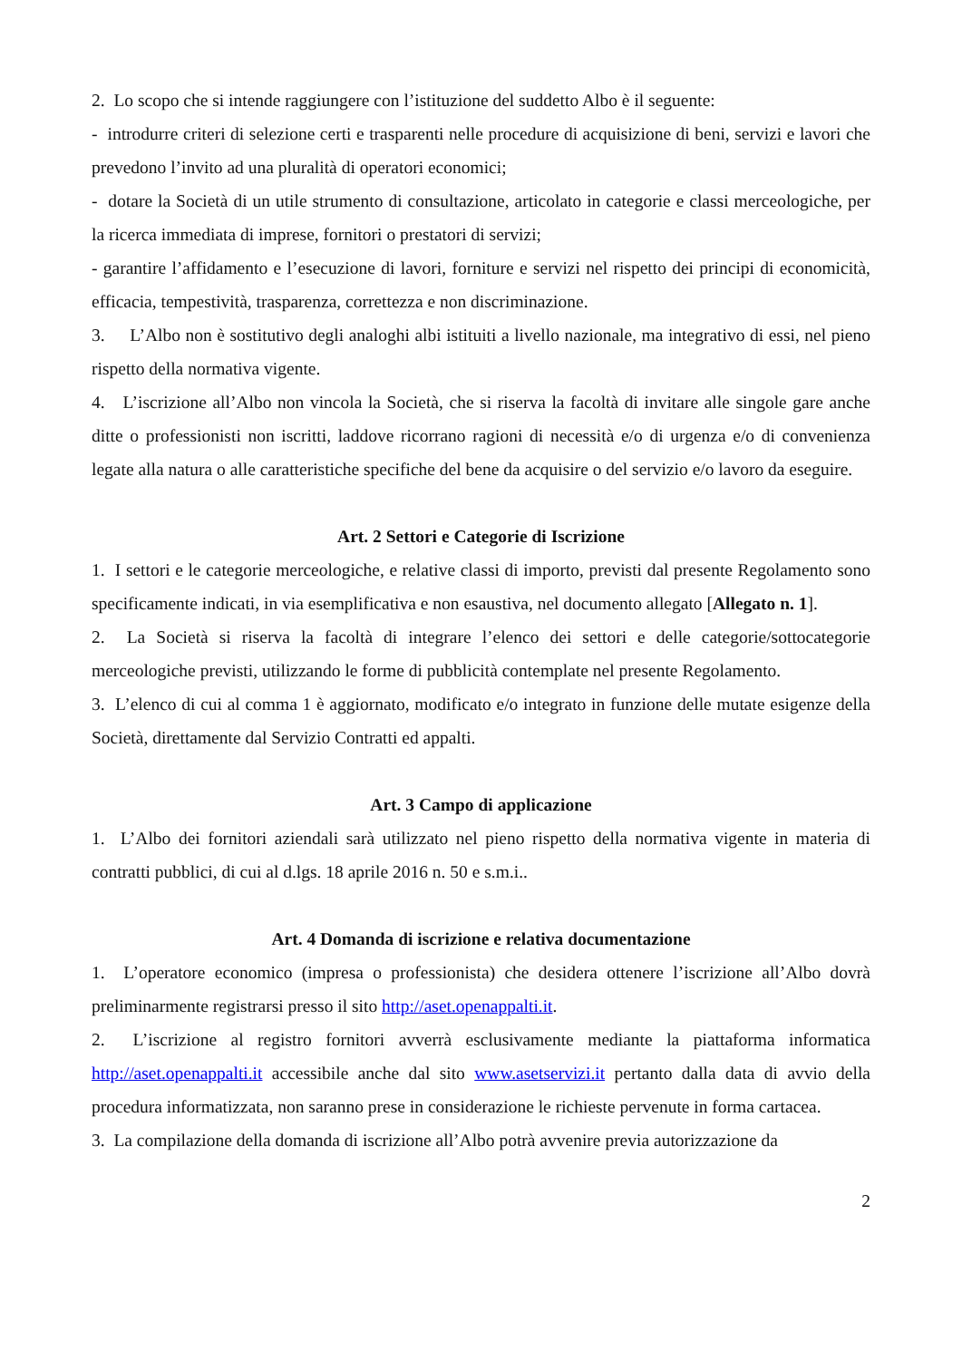2. Lo scopo che si intende raggiungere con l’istituzione del suddetto Albo è il seguente:
- introdurre criteri di selezione certi e trasparenti nelle procedure di acquisizione di beni, servizi e lavori che prevedono l’invito ad una pluralità di operatori economici;
- dotare la Società di un utile strumento di consultazione, articolato in categorie e classi merceologiche, per la ricerca immediata di imprese, fornitori o prestatori di servizi;
- garantire l’affidamento e l’esecuzione di lavori, forniture e servizi nel rispetto dei principi di economicità, efficacia, tempestività, trasparenza, correttezza e non discriminazione.
3. L’Albo non è sostitutivo degli analoghi albi istituiti a livello nazionale, ma integrativo di essi, nel pieno rispetto della normativa vigente.
4. L’iscrizione all’Albo non vincola la Società, che si riserva la facoltà di invitare alle singole gare anche ditte o professionisti non iscritti, laddove ricorrano ragioni di necessità e/o di urgenza e/o di convenienza legate alla natura o alle caratteristiche specifiche del bene da acquisire o del servizio e/o lavoro da eseguire.
Art. 2 Settori e Categorie di Iscrizione
1. I settori e le categorie merceologiche, e relative classi di importo, previsti dal presente Regolamento sono specificamente indicati, in via esemplificativa e non esaustiva, nel documento allegato [Allegato n. 1].
2. La Società si riserva la facoltà di integrare l’elenco dei settori e delle categorie/sottocategorie merceologiche previsti, utilizzando le forme di pubblicità contemplate nel presente Regolamento.
3. L’elenco di cui al comma 1 è aggiornato, modificato e/o integrato in funzione delle mutate esigenze della Società, direttamente dal Servizio Contratti ed appalti.
Art. 3 Campo di applicazione
1. L’Albo dei fornitori aziendali sarà utilizzato nel pieno rispetto della normativa vigente in materia di contratti pubblici, di cui al d.lgs. 18 aprile 2016 n. 50 e s.m.i..
Art. 4 Domanda di iscrizione e relativa documentazione
1. L’operatore economico (impresa o professionista) che desidera ottenere l’iscrizione all’Albo dovrà preliminarmente registrarsi presso il sito http://aset.openappalti.it.
2. L’iscrizione al registro fornitori avverrà esclusivamente mediante la piattaforma informatica http://aset.openappalti.it accessibile anche dal sito www.asetservizi.it pertanto dalla data di avvio della procedura informatizzata, non saranno prese in considerazione le richieste pervenute in forma cartacea.
3. La compilazione della domanda di iscrizione all’Albo potrà avvenire previa autorizzazione da
2